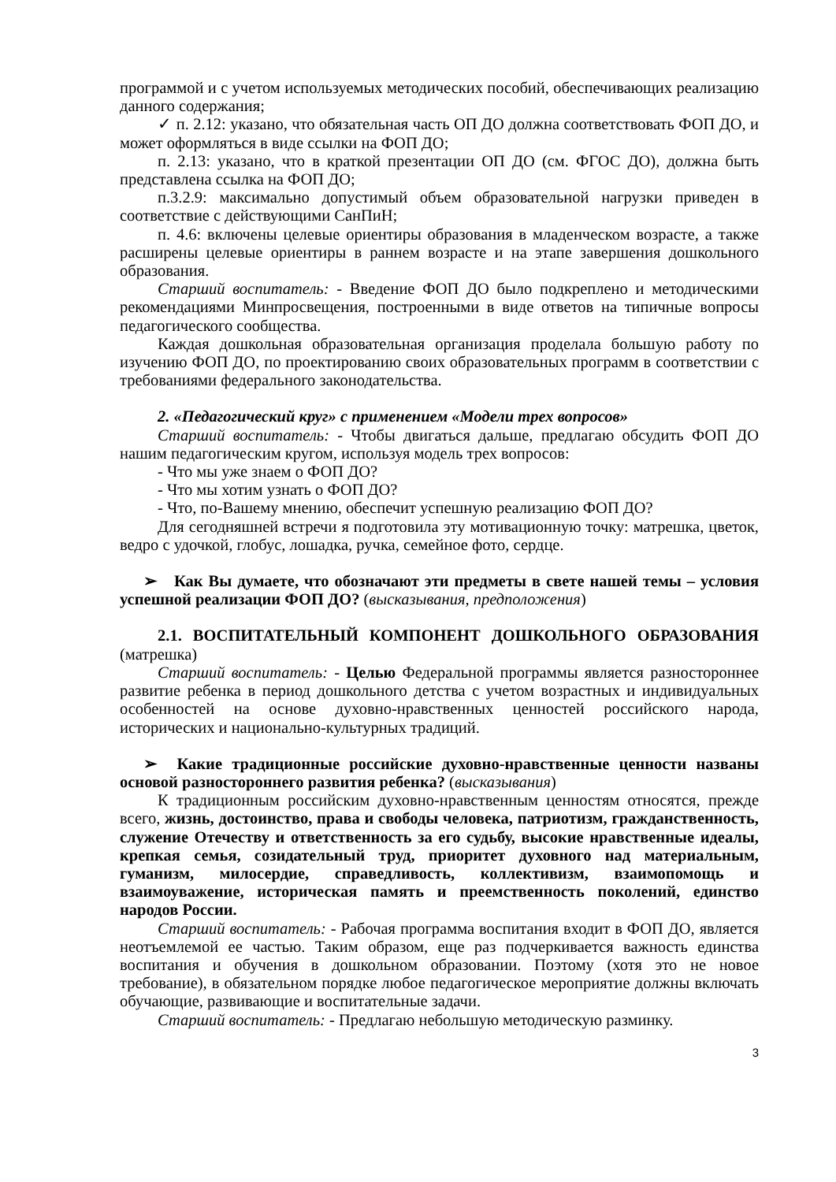программой и с учетом используемых методических пособий, обеспечивающих реализацию данного содержания;
✓ п. 2.12: указано, что обязательная часть ОП ДО должна соответствовать ФОП ДО, и может оформляться в виде ссылки на ФОП ДО;
п. 2.13: указано, что в краткой презентации ОП ДО (см. ФГОС ДО), должна быть представлена ссылка на ФОП ДО;
п.3.2.9: максимально допустимый объем образовательной нагрузки приведен в соответствие с действующими СанПиН;
п. 4.6: включены целевые ориентиры образования в младенческом возрасте, а также расширены целевые ориентиры в раннем возрасте и на этапе завершения дошкольного образования.
Старший воспитатель: - Введение ФОП ДО было подкреплено и методическими рекомендациями Минпросвещения, построенными в виде ответов на типичные вопросы педагогического сообщества.
Каждая дошкольная образовательная организация проделала большую работу по изучению ФОП ДО, по проектированию своих образовательных программ в соответствии с требованиями федерального законодательства.
2. «Педагогический круг» с применением «Модели трех вопросов»
Старший воспитатель: - Чтобы двигаться дальше, предлагаю обсудить ФОП ДО нашим педагогическим кругом, используя модель трех вопросов:
- Что мы уже знаем о ФОП ДО?
- Что мы хотим узнать о ФОП ДО?
- Что, по-Вашему мнению, обеспечит успешную реализацию ФОП ДО?
Для сегодняшней встречи я подготовила эту мотивационную точку: матрешка, цветок, ведро с удочкой, глобус, лошадка, ручка, семейное фото, сердце.
➢ Как Вы думаете, что обозначают эти предметы в свете нашей темы – условия успешной реализации ФОП ДО? (высказывания, предположения)
2.1. ВОСПИТАТЕЛЬНЫЙ КОМПОНЕНТ ДОШКОЛЬНОГО ОБРАЗОВАНИЯ (матрешка)
Старший воспитатель: - Целью Федеральной программы является разностороннее развитие ребенка в период дошкольного детства с учетом возрастных и индивидуальных особенностей на основе духовно-нравственных ценностей российского народа, исторических и национально-культурных традиций.
➢ Какие традиционные российские духовно-нравственные ценности названы основой разностороннего развития ребенка? (высказывания)
К традиционным российским духовно-нравственным ценностям относятся, прежде всего, жизнь, достоинство, права и свободы человека, патриотизм, гражданственность, служение Отечеству и ответственность за его судьбу, высокие нравственные идеалы, крепкая семья, созидательный труд, приоритет духовного над материальным, гуманизм, милосердие, справедливость, коллективизм, взаимопомощь и взаимоуважение, историческая память и преемственность поколений, единство народов России.
Старший воспитатель: - Рабочая программа воспитания входит в ФОП ДО, является неотъемлемой ее частью. Таким образом, еще раз подчеркивается важность единства воспитания и обучения в дошкольном образовании. Поэтому (хотя это не новое требование), в обязательном порядке любое педагогическое мероприятие должны включать обучающие, развивающие и воспитательные задачи.
Старший воспитатель: - Предлагаю небольшую методическую разминку.
3